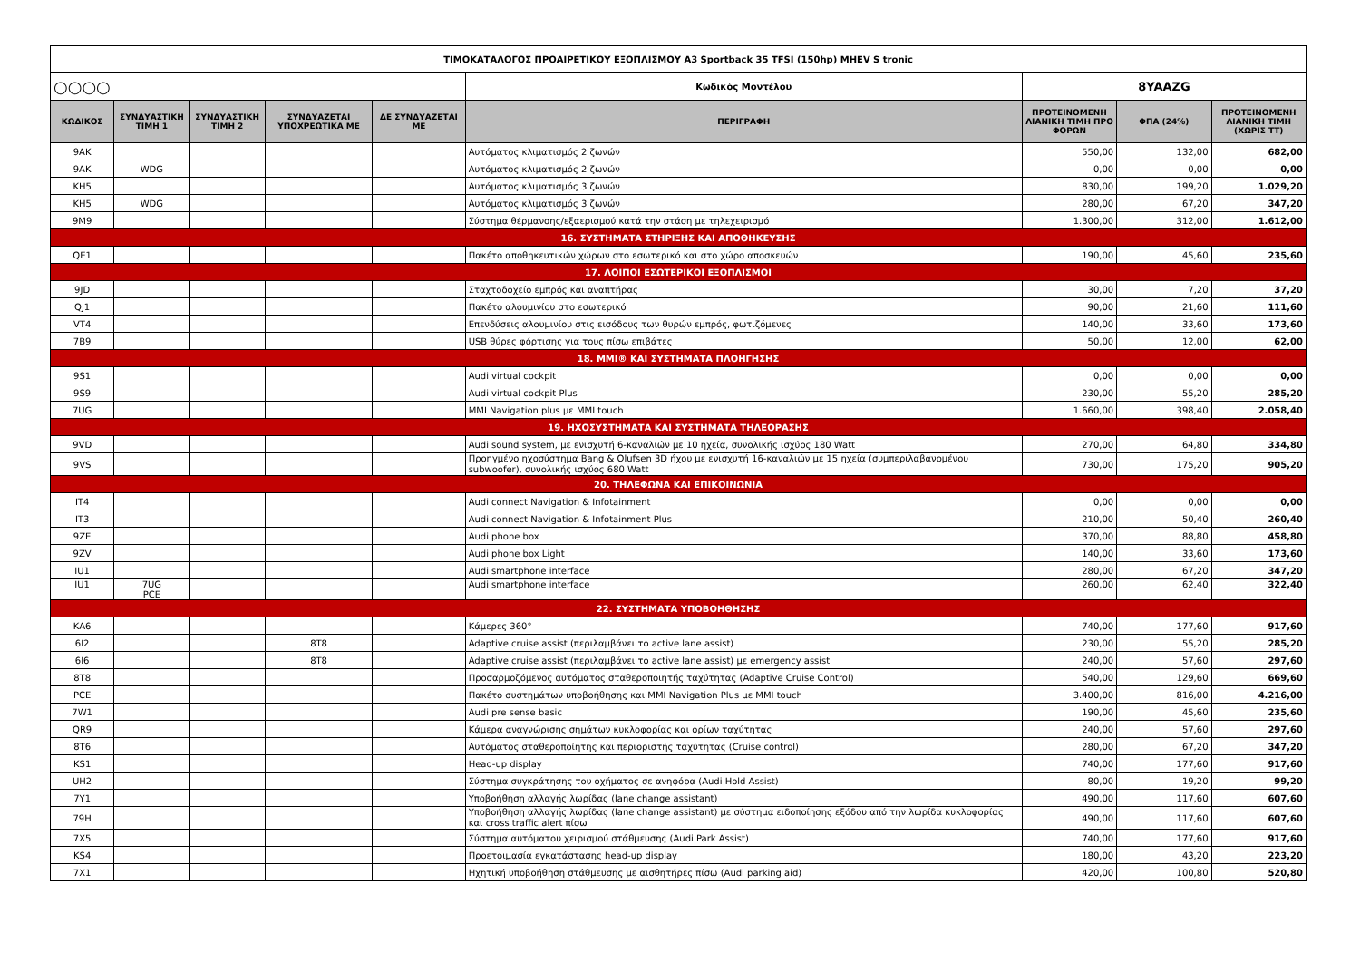| ΤΙΜΟΚΑΤΑΛΟΓΟΣ ΠΡΟΑΙΡΕΤΙΚΟΥ ΕΞΟΠΛΙΣΜΟΥ A3 Sportback 35 TFSI (150hp) MHEV S tronic | | | | | | | | |
| ○○○○ | | | | | Κωδικός Μοντέλου | 8YAAZG | | |
| ΚΩΔΙΚΟΣ | ΣΥΝΔΥΑΣΤΙΚΗ ΤΙΜΗ 1 | ΣΥΝΔΥΑΣΤΙΚΗ ΤΙΜΗ 2 | ΣΥΝΔΥΑΖΕΤΑΙ ΥΠΟΧΡΕΩΤΙΚΑ ΜΕ | ΔΕ ΣΥΝΔΥΑΖΕΤΑΙ ΜΕ | ΠΕΡΙΓΡΑΦΗ | ΠΡΟΤΕΙΝΟΜΕΝΗ ΛΙΑΝΙΚΗ ΤΙΜΗ ΠΡΟ ΦΟΡΩΝ | ΦΠΑ (24%) | ΠΡΟΤΕΙΝΟΜΕΝΗ ΛΙΑΝΙΚΗ ΤΙΜΗ (ΧΩΡΙΣ ΤΤ) |
| 9AK | | | | | Αυτόματος κλιματισμός 2 ζωνών | 550,00 | 132,00 | 682,00 |
| 9AK | WDG | | | | Αυτόματος κλιματισμός 2 ζωνών | 0,00 | 0,00 | 0,00 |
| KH5 | | | | | Αυτόματος κλιματισμός 3 ζωνών | 830,00 | 199,20 | 1.029,20 |
| KH5 | WDG | | | | Αυτόματος κλιματισμός 3 ζωνών | 280,00 | 67,20 | 347,20 |
| 9M9 | | | | | Σύστημα θέρμανσης/εξαερισμού κατά την στάση με τηλεχειρισμό | 1.300,00 | 312,00 | 1.612,00 |
| 16. ΣΥΣΤΗΜΑΤΑ ΣΤΗΡΙΞΗΣ ΚΑΙ ΑΠΟΘΗΚΕΥΣΗΣ | | | | | | | | |
| QE1 | | | | | Πακέτο αποθηκευτικών χώρων στο εσωτερικό και στο χώρο αποσκευών | 190,00 | 45,60 | 235,60 |
| 17. ΛΟΙΠΟΙ ΕΣΩΤΕΡΙΚΟΙ ΕΞΟΠΛΙΣΜΟΙ | | | | | | | | |
| 9JD | | | | | Σταχτοδοχείο εμπρός και αναπτήρας | 30,00 | 7,20 | 37,20 |
| QJ1 | | | | | Πακέτο αλουμινίου στο εσωτερικό | 90,00 | 21,60 | 111,60 |
| VT4 | | | | | Επενδύσεις αλουμινίου στις εισόδους των θυρών εμπρός, φωτιζόμενες | 140,00 | 33,60 | 173,60 |
| 7B9 | | | | | USB θύρες φόρτισης για τους πίσω επιβάτες | 50,00 | 12,00 | 62,00 |
| 18. MMI® ΚΑΙ ΣΥΣΤΗΜΑΤΑ ΠΛΟΗΓΗΣΗΣ | | | | | | | | |
| 9S1 | | | | | Audi virtual cockpit | 0,00 | 0,00 | 0,00 |
| 9S9 | | | | | Audi virtual cockpit Plus | 230,00 | 55,20 | 285,20 |
| 7UG | | | | | MMI Navigation plus με MMI touch | 1.660,00 | 398,40 | 2.058,40 |
| 19. ΗΧΟΣΥΣΤΗΜΑΤΑ ΚΑΙ ΣΥΣΤΗΜΑΤΑ ΤΗΛΕΟΡΑΣΗΣ | | | | | | | | |
| 9VD | | | | | Audi sound system, με ενισχυτή 6-καναλιών με 10 ηχεία, συνολικής ισχύος 180 Watt | 270,00 | 64,80 | 334,80 |
| 9VS | | | | | Προηγμένο ηχοσύστημα Bang & Olufsen 3D ήχου με ενισχυτή 16-καναλιών με 15 ηχεία (συμπεριλαβανομένου subwoofer), συνολικής ισχύος 680 Watt | 730,00 | 175,20 | 905,20 |
| 20. ΤΗΛΕΦΩΝΑ ΚΑΙ ΕΠΙΚΟΙΝΩΝΙΑ | | | | | | | | |
| IT4 | | | | | Audi connect Navigation & Infotainment | 0,00 | 0,00 | 0,00 |
| IT3 | | | | | Audi connect Navigation & Infotainment Plus | 210,00 | 50,40 | 260,40 |
| 9ZE | | | | | Audi phone box | 370,00 | 88,80 | 458,80 |
| 9ZV | | | | | Audi phone box Light | 140,00 | 33,60 | 173,60 |
| IU1 | | | | | Audi smartphone interface | 280,00 | 67,20 | 347,20 |
| IU1 | 7UG PCE | | | | Audi smartphone interface | 260,00 | 62,40 | 322,40 |
| 22. ΣΥΣΤΗΜΑΤΑ ΥΠΟΒΟΗΘΗΣΗΣ | | | | | | | | |
| KA6 | | | | | Κάμερες 360° | 740,00 | 177,60 | 917,60 |
| 6I2 | | | 8T8 | | Adaptive cruise assist (περιλαμβάνει το active lane assist) | 230,00 | 55,20 | 285,20 |
| 6I6 | | | 8T8 | | Adaptive cruise assist (περιλαμβάνει το active lane assist) με emergency assist | 240,00 | 57,60 | 297,60 |
| 8T8 | | | | | Προσαρμοζόμενος αυτόματος σταθεροποιητής ταχύτητας (Adaptive Cruise Control) | 540,00 | 129,60 | 669,60 |
| PCE | | | | | Πακέτο συστημάτων υποβοήθησης και MMI Navigation Plus με MMI touch | 3.400,00 | 816,00 | 4.216,00 |
| 7W1 | | | | | Audi pre sense basic | 190,00 | 45,60 | 235,60 |
| QR9 | | | | | Κάμερα αναγνώρισης σημάτων κυκλοφορίας και ορίων ταχύτητας | 240,00 | 57,60 | 297,60 |
| 8T6 | | | | | Αυτόματος σταθεροποίητης και περιοριστής ταχύτητας (Cruise control) | 280,00 | 67,20 | 347,20 |
| KS1 | | | | | Head-up display | 740,00 | 177,60 | 917,60 |
| UH2 | | | | | Σύστημα συγκράτησης του οχήματος σε ανηφόρα (Audi Hold Assist) | 80,00 | 19,20 | 99,20 |
| 7Y1 | | | | | Υποβοήθηση αλλαγής λωρίδας (lane change assistant) | 490,00 | 117,60 | 607,60 |
| 79H | | | | | Υποβοήθηση αλλαγής λωρίδας (lane change assistant) με σύστημα ειδοποίησης εξόδου από την λωρίδα κυκλοφορίας και cross traffic alert πίσω | 490,00 | 117,60 | 607,60 |
| 7X5 | | | | | Σύστημα αυτόματου χειρισμού στάθμευσης (Audi Park Assist) | 740,00 | 177,60 | 917,60 |
| KS4 | | | | | Προετοιμασία εγκατάστασης head-up display | 180,00 | 43,20 | 223,20 |
| 7X1 | | | | | Ηχητική υποβοήθηση στάθμευσης με αισθητήρες πίσω (Audi parking aid) | 420,00 | 100,80 | 520,80 |